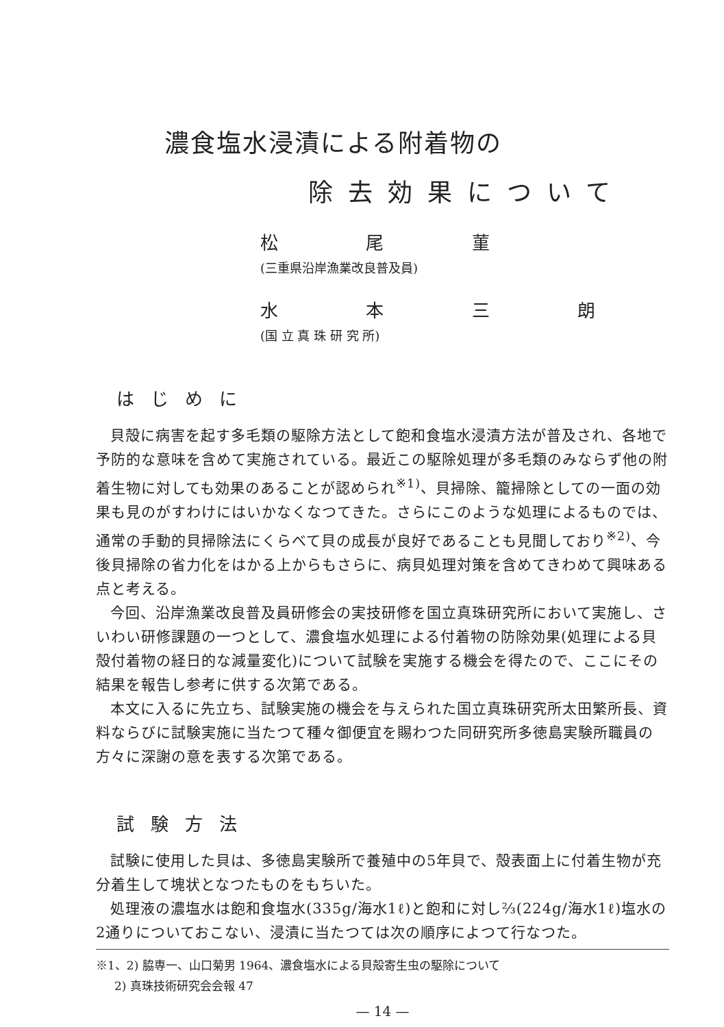濃食塩水浸漬による附着物の
除去効果について
松 尾 菫
(三重県沿岸漁業改良普及員)
水 本 三 朗
(国 立 真 珠 研 究 所)
はじめに
貝殻に病害を起す多毛類の駆除方法として飽和食塩水浸漬方法が普及され、各地で予防的な意味を含めて実施されている。最近この駆除処理が多毛類のみならず他の附着生物に対しても効果のあることが認められ<sup>※1)</sup>、貝掃除、籠掃除としての一面の効果も見のがすわけにはいかなくなつてきた。さらにこのような処理によるものでは、通常の手動的貝掃除法にくらべて貝の成長が良好であることも見聞しており<sup>※2)</sup>、今後貝掃除の省力化をはかる上からもさらに、病貝処理対策を含めてきわめて興味ある点と考える。
今回、沿岸漁業改良普及員研修会の実技研修を国立真珠研究所において実施し、さいわい研修課題の一つとして、濃食塩水処理による付着物の防除効果(処理による貝殻付着物の経日的な減量変化)について試験を実施する機会を得たので、ここにその結果を報告し参考に供する次第である。
本文に入るに先立ち、試験実施の機会を与えられた国立真珠研究所太田繁所長、資料ならびに試験実施に当たつて種々御便宜を賜わつた同研究所多徳島実験所職員の方々に深謝の意を表する次第である。
試験方法
試験に使用した貝は、多徳島実験所で養殖中の5年貝で、殻表面上に付着生物が充分着生して塊状となつたものをもちいた。
処理液の濃塩水は飽和食塩水(335g/海水1ℓ)と飽和に対し⅔(224g/海水1ℓ)塩水の2通りについておこない、浸漬に当たつては次の順序によつて行なつた。
※1、2) 脇専一、山口菊男 1964、濃食塩水による貝殻寄生虫の駆除について
2) 真珠技術研究会会報 47
— 14 —